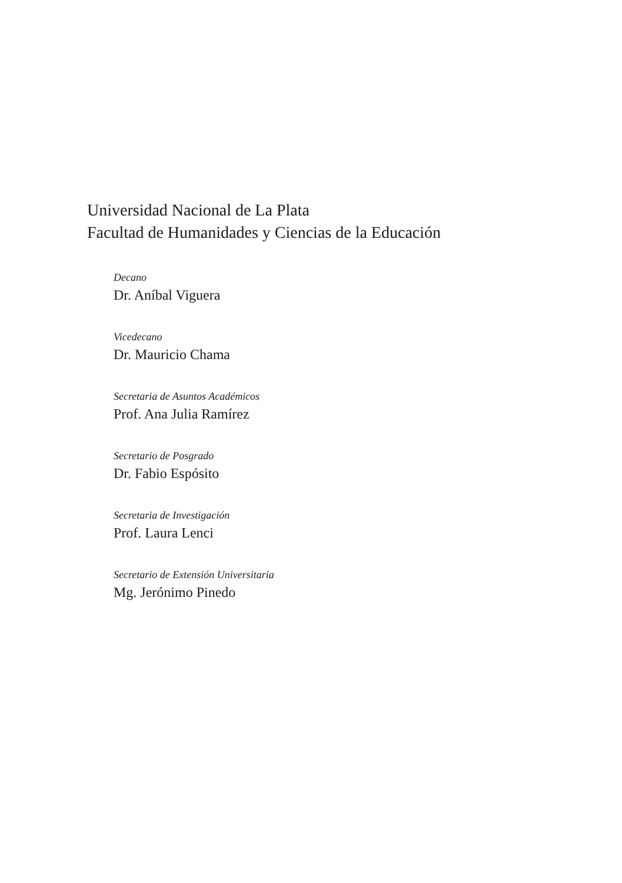Universidad Nacional de La Plata
Facultad de Humanidades y Ciencias de la Educación
Decano
Dr. Aníbal Viguera
Vicedecano
Dr. Mauricio Chama
Secretaria de Asuntos Académicos
Prof. Ana Julia Ramírez
Secretario de Posgrado
Dr. Fabio Espósito
Secretaria de Investigación
Prof. Laura Lenci
Secretario de Extensión Universitaria
Mg. Jerónimo Pinedo